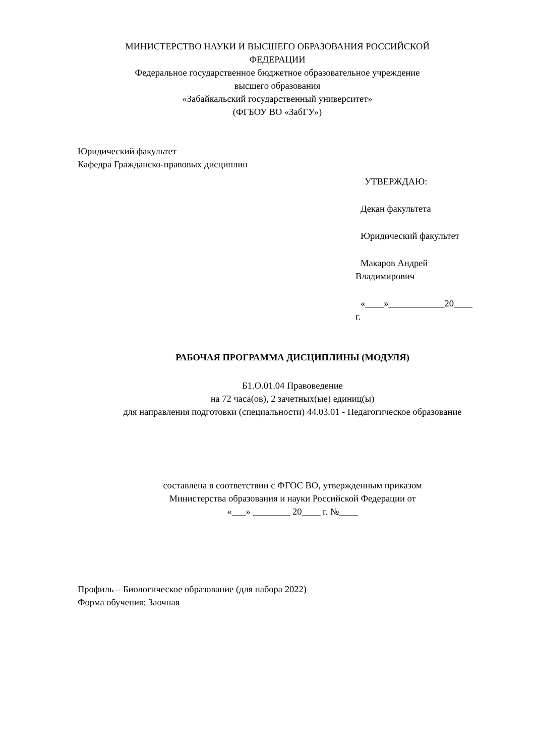МИНИСТЕРСТВО НАУКИ И ВЫСШЕГО ОБРАЗОВАНИЯ РОССИЙСКОЙ
ФЕДЕРАЦИИ
Федеральное государственное бюджетное образовательное учреждение
высшего образования
«Забайкальский государственный университет»
(ФГБОУ ВО «ЗабГУ»)
Юридический факультет
Кафедра Гражданско-правовых дисциплин
УТВЕРЖДАЮ:
Декан факультета
Юридический факультет
Макаров Андрей
Владимирович
«____»____________20____
г.
РАБОЧАЯ ПРОГРАММА ДИСЦИПЛИНЫ (МОДУЛЯ)
Б1.О.01.04 Правоведение
на 72 часа(ов), 2 зачетных(ые) единиц(ы)
для направления подготовки (специальности) 44.03.01 - Педагогическое образование
составлена в соответствии с ФГОС ВО, утвержденным приказом
Министерства образования и науки Российской Федерации от
«___» ________ 20____ г. №____
Профиль – Биологическое образование (для набора 2022)
Форма обучения: Заочная